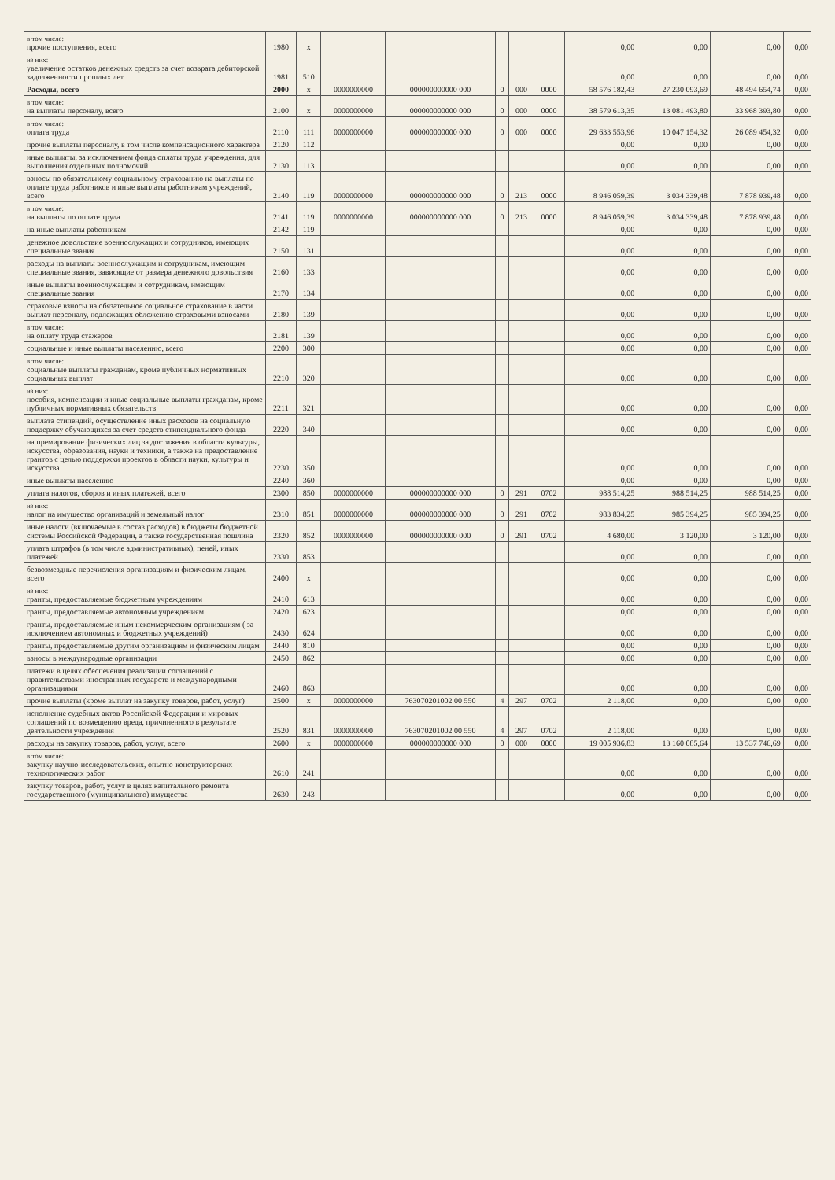| в том числе: прочие поступления, всего | 1980 | x | | | | | | 0,00 | 0,00 | 0,00 | 0,00 |
| из них: увеличение остатков денежных средств за счет возврата дебиторской задолженности прошлых лет | 1981 | 510 | | | | | | 0,00 | 0,00 | 0,00 | 0,00 |
| Расходы, всего | 2000 | x | 0000000000 | 000000000000 000 | 0 | 000 | 0000 | 58 576 182,43 | 27 230 093,69 | 48 494 654,74 | 0,00 |
| в том числе: на выплаты персоналу, всего | 2100 | x | 0000000000 | 000000000000 000 | 0 | 000 | 0000 | 38 579 613,35 | 13 081 493,80 | 33 968 393,80 | 0,00 |
| в том числе: оплата труда | 2110 | 111 | 0000000000 | 000000000000 000 | 0 | 000 | 0000 | 29 633 553,96 | 10 047 154,32 | 26 089 454,32 | 0,00 |
| прочие выплаты персоналу, в том числе компенсационного характера | 2120 | 112 | | | | | | 0,00 | 0,00 | 0,00 | 0,00 |
| иные выплаты, за исключением фонда оплаты труда учреждения, для выполнения отдельных полномочий | 2130 | 113 | | | | | | 0,00 | 0,00 | 0,00 | 0,00 |
| взносы по обязательному социальному страхованию на выплаты по оплате труда работников и иные выплаты работникам учреждений, всего | 2140 | 119 | 0000000000 | 000000000000 000 | 0 | 213 | 0000 | 8 946 059,39 | 3 034 339,48 | 7 878 939,48 | 0,00 |
| в том числе: на выплаты по оплате труда | 2141 | 119 | 0000000000 | 000000000000 000 | 0 | 213 | 0000 | 8 946 059,39 | 3 034 339,48 | 7 878 939,48 | 0,00 |
| на иные выплаты работникам | 2142 | 119 | | | | | | 0,00 | 0,00 | 0,00 | 0,00 |
| денежное довольствие военнослужащих и сотрудников, имеющих специальные звания | 2150 | 131 | | | | | | 0,00 | 0,00 | 0,00 | 0,00 |
| расходы на выплаты военнослужащим и сотрудникам, имеющим специальные звания, зависящие от размера денежного довольствия | 2160 | 133 | | | | | | 0,00 | 0,00 | 0,00 | 0,00 |
| иные выплаты военнослужащим и сотрудникам, имеющим специальные звания | 2170 | 134 | | | | | | 0,00 | 0,00 | 0,00 | 0,00 |
| страховые взносы на обязательное социальное страхование в части выплат персоналу, подлежащих обложению страховыми взносами | 2180 | 139 | | | | | | 0,00 | 0,00 | 0,00 | 0,00 |
| в том числе: на оплату труда стажеров | 2181 | 139 | | | | | | 0,00 | 0,00 | 0,00 | 0,00 |
| социальные и иные выплаты населению, всего | 2200 | 300 | | | | | | 0,00 | 0,00 | 0,00 | 0,00 |
| в том числе: социальные выплаты гражданам, кроме публичных нормативных социальных выплат | 2210 | 320 | | | | | | 0,00 | 0,00 | 0,00 | 0,00 |
| из них: пособия, компенсации и иные социальные выплаты гражданам, кроме публичных нормативных обязательств | 2211 | 321 | | | | | | 0,00 | 0,00 | 0,00 | 0,00 |
| выплата стипендий, осуществление иных расходов на социальную поддержку обучающихся за счет средств стипендиального фонда | 2220 | 340 | | | | | | 0,00 | 0,00 | 0,00 | 0,00 |
| на премирование физических лиц за достижения в области культуры, искусства, образования, науки и техники, а также на предоставление грантов с целью поддержки проектов в области науки, культуры и искусства | 2230 | 350 | | | | | | 0,00 | 0,00 | 0,00 | 0,00 |
| иные выплаты населению | 2240 | 360 | | | | | | 0,00 | 0,00 | 0,00 | 0,00 |
| уплата налогов, сборов и иных платежей, всего | 2300 | 850 | 0000000000 | 000000000000 000 | 0 | 291 | 0702 | 988 514,25 | 988 514,25 | 988 514,25 | 0,00 |
| из них: налог на имущество организаций и земельный налог | 2310 | 851 | 0000000000 | 000000000000 000 | 0 | 291 | 0702 | 983 834,25 | 985 394,25 | 985 394,25 | 0,00 |
| иные налоги (включаемые в состав расходов) в бюджеты бюджетной системы Российской Федерации, а также государственная пошлина | 2320 | 852 | 0000000000 | 000000000000 000 | 0 | 291 | 0702 | 4 680,00 | 3 120,00 | 3 120,00 | 0,00 |
| уплата штрафов (в том числе административных), пеней, иных платежей | 2330 | 853 | | | | | | 0,00 | 0,00 | 0,00 | 0,00 |
| безвозмездные перечисления организациям и физическим лицам, всего | 2400 | x | | | | | | 0,00 | 0,00 | 0,00 | 0,00 |
| из них: гранты, предоставляемые бюджетным учреждениям | 2410 | 613 | | | | | | 0,00 | 0,00 | 0,00 | 0,00 |
| гранты, предоставляемые автономным учреждениям | 2420 | 623 | | | | | | 0,00 | 0,00 | 0,00 | 0,00 |
| гранты, предоставляемые иным некоммерческим организациям ( за исключением автономных и бюджетных учреждений) | 2430 | 624 | | | | | | 0,00 | 0,00 | 0,00 | 0,00 |
| гранты, предоставляемые другим организациям и физическим лицам | 2440 | 810 | | | | | | 0,00 | 0,00 | 0,00 | 0,00 |
| взносы в международные организации | 2450 | 862 | | | | | | 0,00 | 0,00 | 0,00 | 0,00 |
| платежи в целях обеспечения реализации соглашений с правительствами иностранных государств и международными организациями | 2460 | 863 | | | | | | 0,00 | 0,00 | 0,00 | 0,00 |
| прочие выплаты (кроме выплат на закупку товаров, работ, услуг) | 2500 | x | 0000000000 | 763070201002 00 550 | 4 | 297 | 0702 | 2 118,00 | 0,00 | 0,00 | 0,00 |
| исполнение судебных актов Российской Федерации и мировых соглашений по возмещению вреда, причиненного в результате деятельности учреждения | 2520 | 831 | 0000000000 | 763070201002 00 550 | 4 | 297 | 0702 | 2 118,00 | 0,00 | 0,00 | 0,00 |
| расходы на закупку товаров, работ, услуг, всего | 2600 | x | 0000000000 | 000000000000 000 | 0 | 000 | 0000 | 19 005 936,83 | 13 160 085,64 | 13 537 746,69 | 0,00 |
| в том числе: закупку научно-исследовательских, опытно-конструкторских технологических работ | 2610 | 241 | | | | | | 0,00 | 0,00 | 0,00 | 0,00 |
| закупку товаров, работ, услуг в целях капитального ремонта государственного (муниципального) имущества | 2630 | 243 | | | | | | 0,00 | 0,00 | 0,00 | 0,00 |